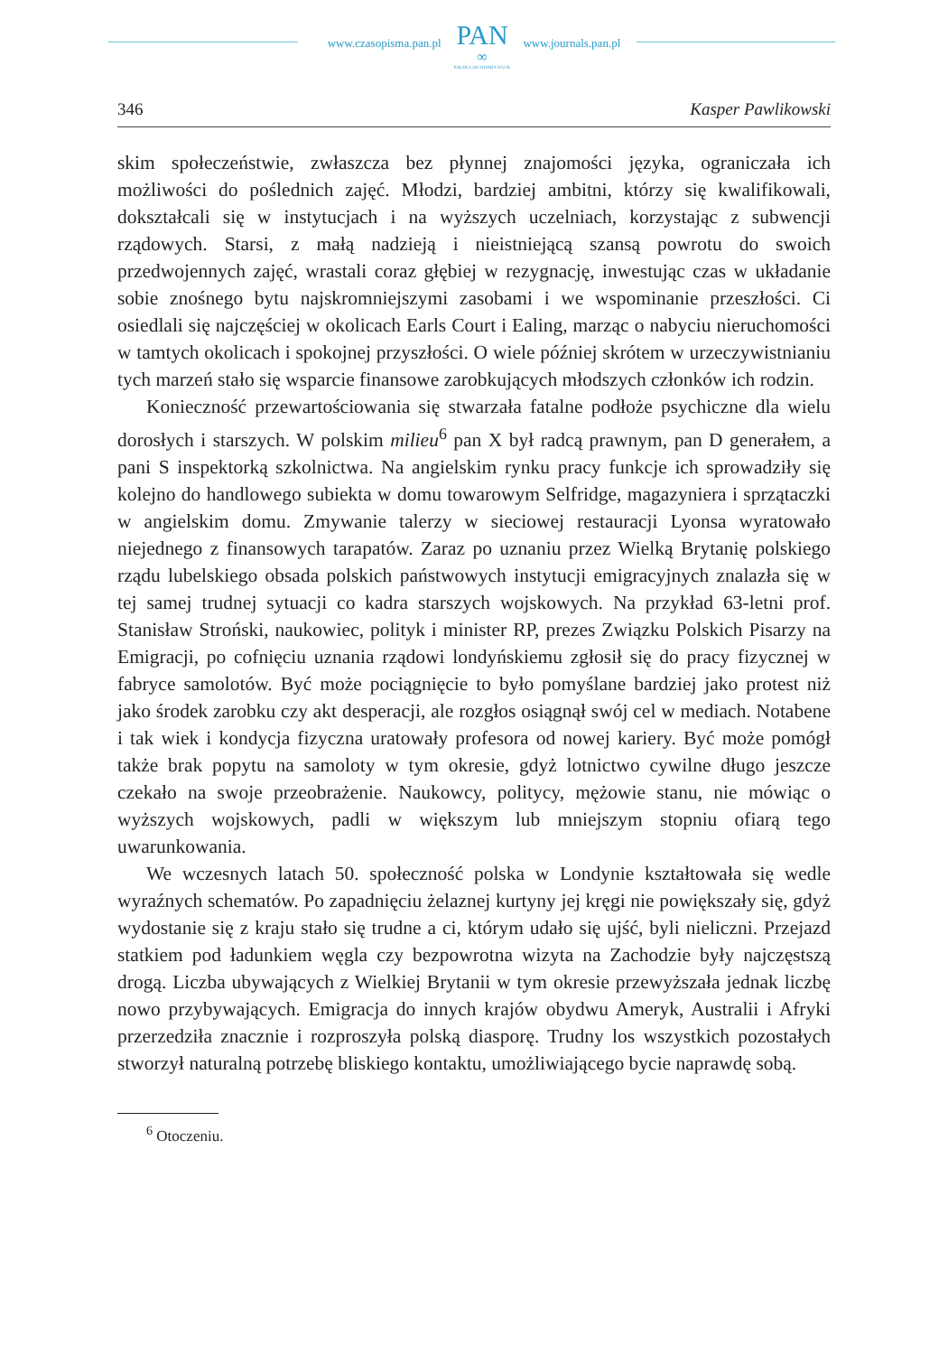www.czasopisma.pan.pl
PAN
∞
POLSKA AKADEMIA NAUK
www.journals.pan.pl
346 Kasper Pawlikowski
skim społeczeństwie, zwłaszcza bez płynnej znajomości języka, ograniczała ich możliwości do poślednich zajęć. Młodzi, bardziej ambitni, którzy się kwalifikowali, dokształcali się w instytucjach i na wyższych uczelniach, korzystając z subwencji rządowych. Starsi, z małą nadzieją i nieistniejącą szansą powrotu do swoich przedwojennych zajęć, wrastali coraz głębiej w rezygnację, inwestując czas w układanie sobie znośnego bytu najskromniejszymi zasobami i we wspominanie przeszłości. Ci osiedlali się najczęściej w okolicach Earls Court i Ealing, marząc o nabyciu nieruchomości w tamtych okolicach i spokojnej przyszłości. O wiele później skrótem w urzeczywistnianiu tych marzeń stało się wsparcie finansowe zarobkujących młodszych członków ich rodzin.
Konieczność przewartościowania się stwarzała fatalne podłoże psychiczne dla wielu dorosłych i starszych. W polskim milieu<sup>6</sup> pan X był radcą prawnym, pan D generałem, a pani S inspektorką szkolnictwa. Na angielskim rynku pracy funkcje ich sprowadziły się kolejno do handlowego subiekta w domu towarowym Selfridge, magazyniera i sprzątaczki w angielskim domu. Zmywanie talerzy w sieciowej restauracji Lyonsa wyratowało niejednego z finansowych tarapatów. Zaraz po uznaniu przez Wielką Brytanię polskiego rządu lubelskiego obsada polskich państwowych instytucji emigracyjnych znalazła się w tej samej trudnej sytuacji co kadra starszych wojskowych. Na przykład 63-letni prof. Stanisław Stroński, naukowiec, polityk i minister RP, prezes Związku Polskich Pisarzy na Emigracji, po cofnięciu uznania rządowi londyńskiemu zgłosił się do pracy fizycznej w fabryce samolotów. Być może pociągnięcie to było pomyślane bardziej jako protest niż jako środek zarobku czy akt desperacji, ale rozgłos osiągnął swój cel w mediach. Notabene i tak wiek i kondycja fizyczna uratowały profesora od nowej kariery. Być może pomógł także brak popytu na samoloty w tym okresie, gdyż lotnictwo cywilne długo jeszcze czekało na swoje przeobrażenie. Naukowcy, politycy, mężowie stanu, nie mówiąc o wyższych wojskowych, padli w większym lub mniejszym stopniu ofiarą tego uwarunkowania.
We wczesnych latach 50. społeczność polska w Londynie kształtowała się wedle wyraźnych schematów. Po zapadnięciu żelaznej kurtyny jej kręgi nie powiększały się, gdyż wydostanie się z kraju stało się trudne a ci, którym udało się ujść, byli nieliczni. Przejazd statkiem pod ładunkiem węgla czy bezpowrotna wizyta na Zachodzie były najczęstszą drogą. Liczba ubywających z Wielkiej Brytanii w tym okresie przewyższała jednak liczbę nowo przybywających. Emigracja do innych krajów obydwu Ameryk, Australii i Afryki przerzedziła znacznie i rozproszyła polską diasporę. Trudny los wszystkich pozostałych stworzył naturalną potrzebę bliskiego kontaktu, umożliwiającego bycie naprawdę sobą.
<sup>6</sup> Otoczeniu.